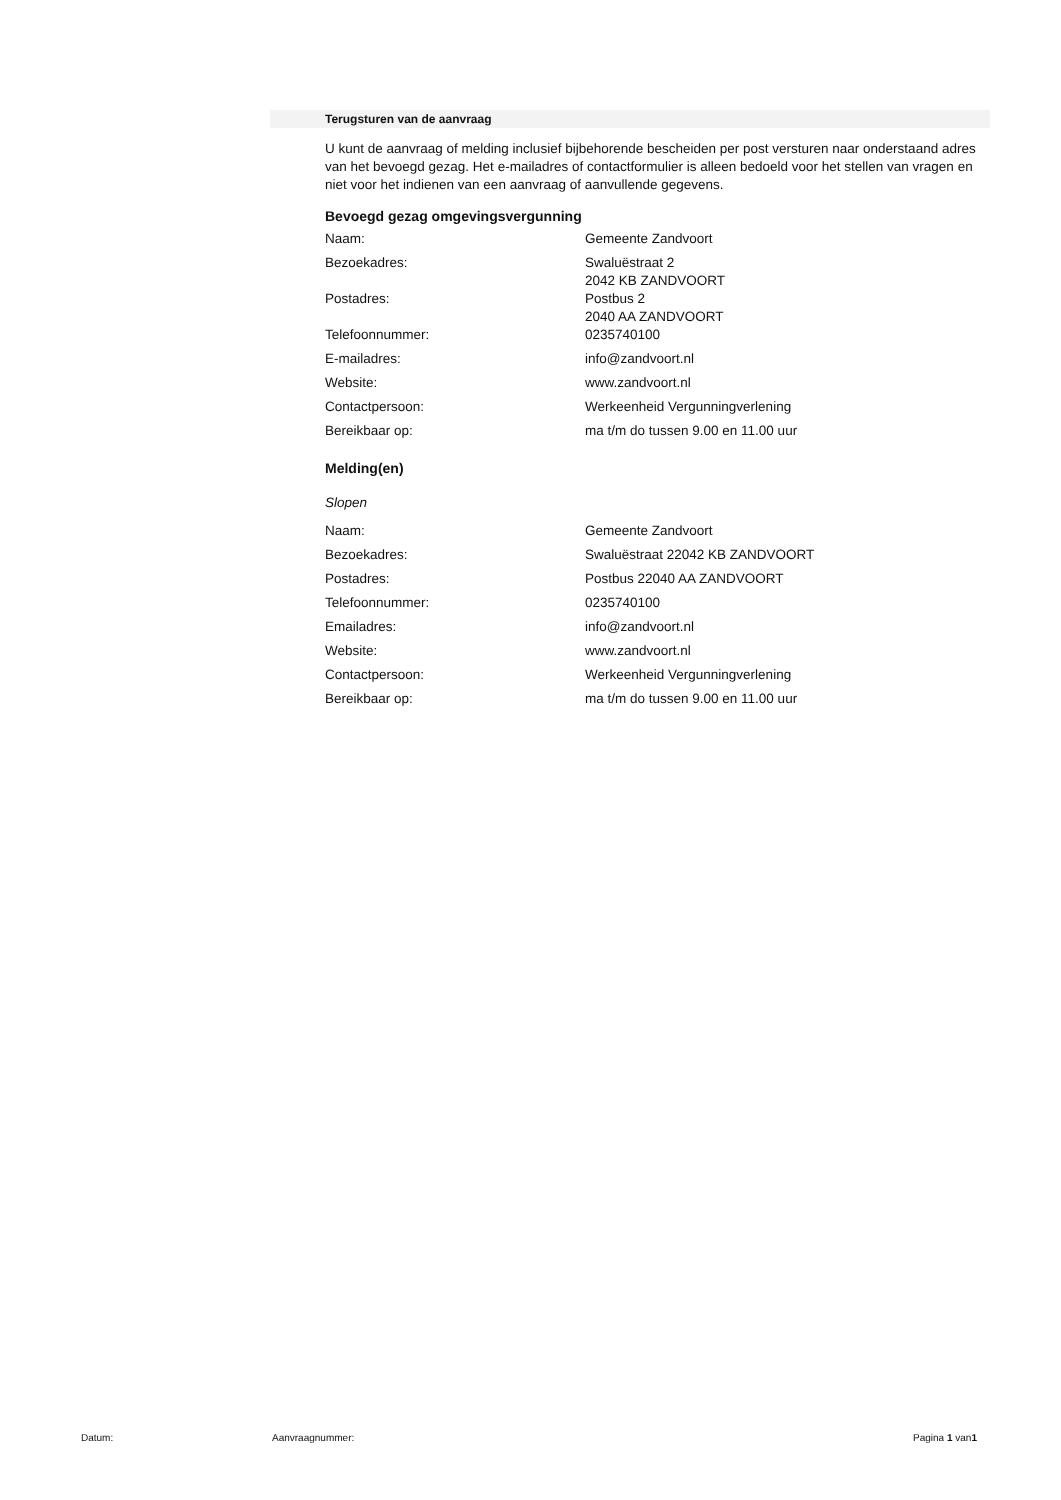Terugsturen van de aanvraag
U kunt de aanvraag of melding inclusief bijbehorende bescheiden per post versturen naar onderstaand adres van het bevoegd gezag. Het e-mailadres of contactformulier is alleen bedoeld voor het stellen van vragen en niet voor het indienen van een aanvraag of aanvullende gegevens.
Bevoegd gezag omgevingsvergunning
| Naam: | Gemeente Zandvoort |
| Bezoekadres: | Swaluëstraat 2 2042 KB ZANDVOORT |
| Postadres: | Postbus 2 2040 AA ZANDVOORT |
| Telefoonnummer: | 0235740100 |
| E-mailadres: | info@zandvoort.nl |
| Website: | www.zandvoort.nl |
| Contactpersoon: | Werkeenheid Vergunningverlening |
| Bereikbaar op: | ma t/m do tussen 9.00 en 11.00 uur |
Melding(en)
Slopen
| Naam: | Gemeente Zandvoort |
| Bezoekadres: | Swaluëstraat 22042 KB ZANDVOORT |
| Postadres: | Postbus 22040 AA ZANDVOORT |
| Telefoonnummer: | 0235740100 |
| Emailadres: | info@zandvoort.nl |
| Website: | www.zandvoort.nl |
| Contactpersoon: | Werkeenheid Vergunningverlening |
| Bereikbaar op: | ma t/m do tussen 9.00 en 11.00 uur |
Datum: Aanvraagnummer: Pagina 1 van1